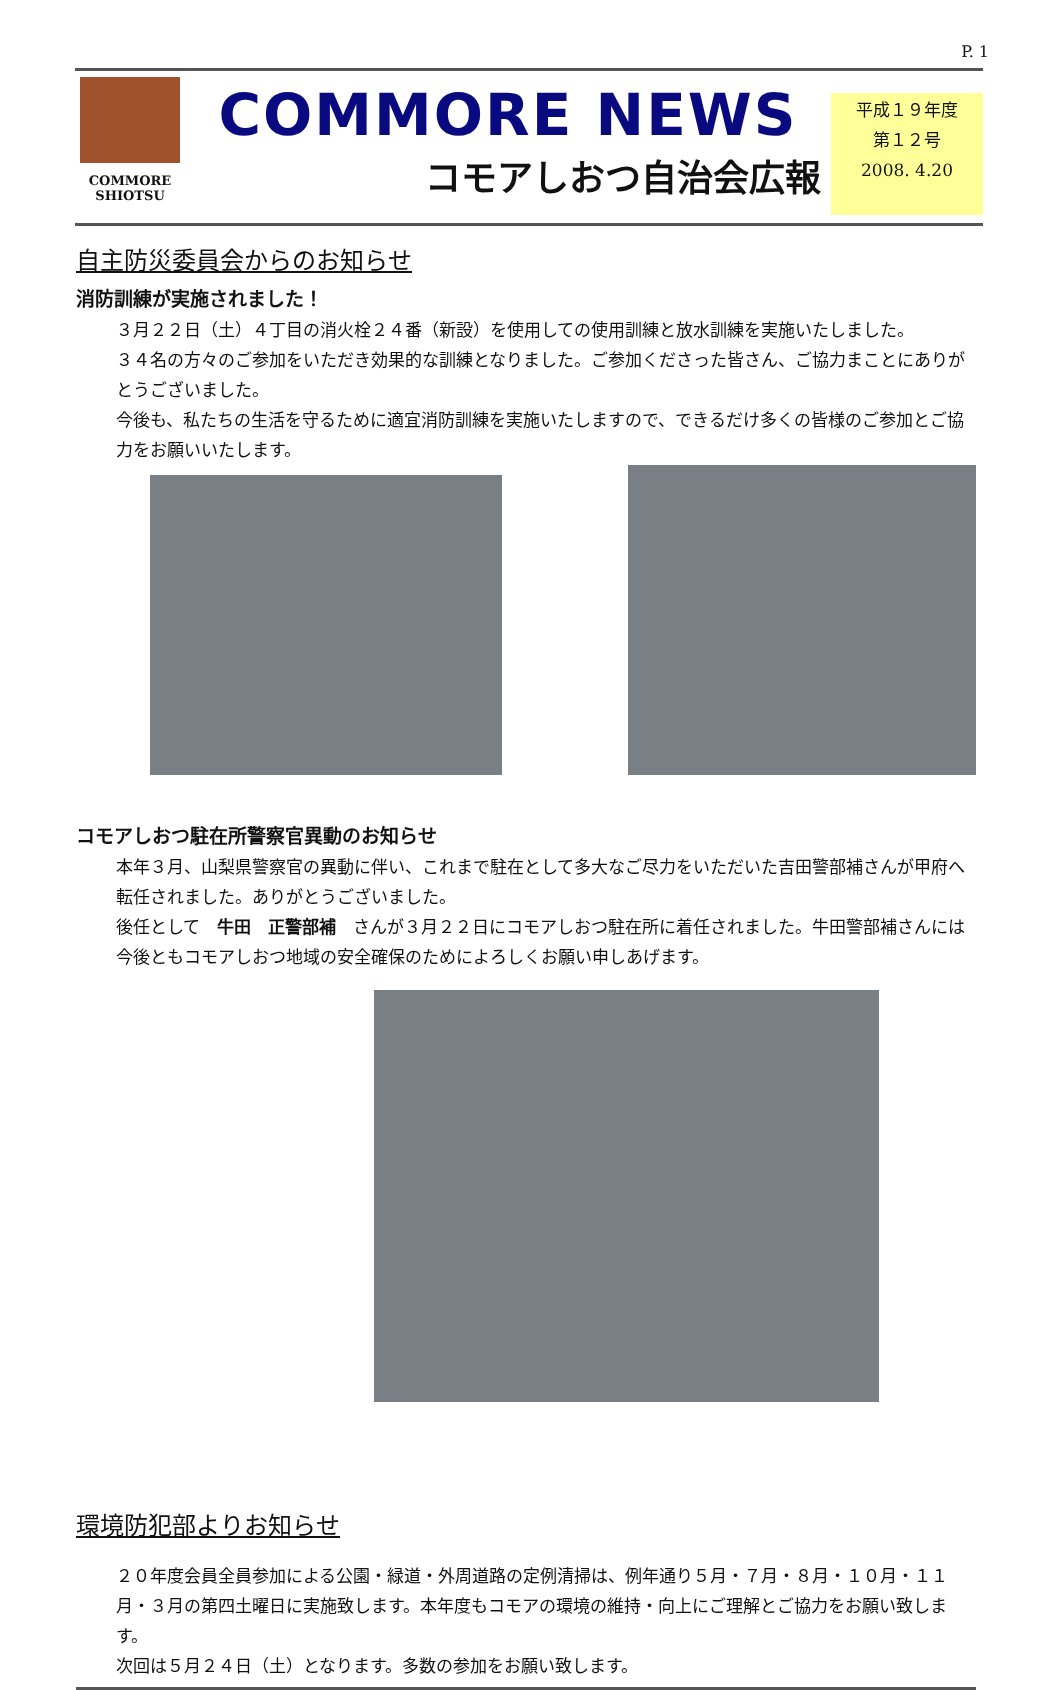P. 1
COMMORE
SHIOTSU
COMMORE NEWS
コモアしおつ自治会広報
平成１９年度
第１２号
2008. 4.20
自主防災委員会からのお知らせ
消防訓練が実施されました！
３月２２日（土）４丁目の消火栓２４番（新設）を使用しての使用訓練と放水訓練を実施いたしました。
３４名の方々のご参加をいただき効果的な訓練となりました。ご参加くださった皆さん、ご協力まことにありがとうございました。
今後も、私たちの生活を守るために適宜消防訓練を実施いたしますので、できるだけ多くの皆様のご参加とご協力をお願いいたします。
コモアしおつ駐在所警察官異動のお知らせ
本年３月、山梨県警察官の異動に伴い、これまで駐在として多大なご尽力をいただいた吉田警部補さんが甲府へ転任されました。ありがとうございました。
後任として　牛田　正警部補　さんが３月２２日にコモアしおつ駐在所に着任されました。牛田警部補さんには今後ともコモアしおつ地域の安全確保のためによろしくお願い申しあげます。
環境防犯部よりお知らせ
２０年度会員全員参加による公園・緑道・外周道路の定例清掃は、例年通り５月・７月・８月・１０月・１１月・３月の第四土曜日に実施致します。本年度もコモアの環境の維持・向上にご理解とご協力をお願い致します。
次回は５月２４日（土）となります。多数の参加をお願い致します。